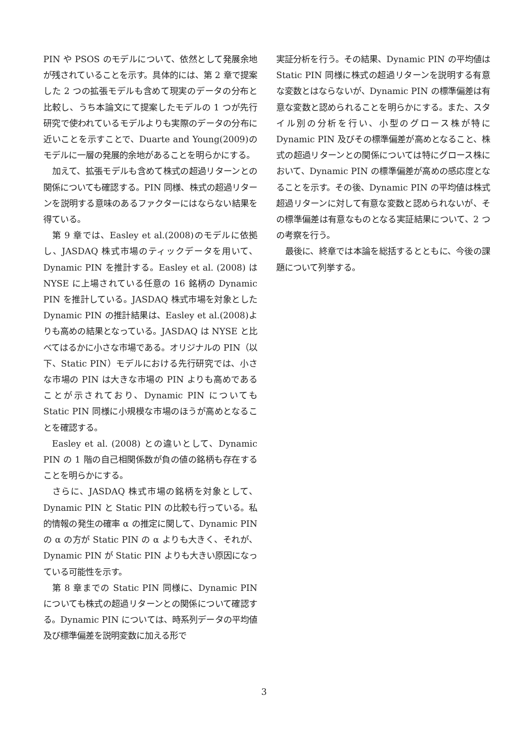PIN や PSOS のモデルについて、依然として発展余地が残されていることを示す。具体的には、第 2 章で提案した 2 つの拡張モデルも含めて現実のデータの分布と比較し、うち本論文にて提案したモデルの 1 つが先行研究で使われているモデルよりも実際のデータの分布に近いことを示すことで、Duarte and Young(2009)のモデルに一層の発展的余地があることを明らかにする。
加えて、拡張モデルも含めて株式の超過リターンとの関係についても確認する。PIN 同様、株式の超過リターンを説明する意味のあるファクターにはならない結果を得ている。
第 9 章では、Easley et al.(2008)のモデルに依拠し、JASDAQ 株式市場のティックデータを用いて、Dynamic PIN を推計する。Easley et al. (2008) は NYSE に上場されている任意の 16 銘柄の Dynamic PIN を推計している。JASDAQ 株式市場を対象とした Dynamic PIN の推計結果は、Easley et al.(2008)よりも高めの結果となっている。JASDAQ は NYSE と比べてはるかに小さな市場である。オリジナルの PIN（以下、Static PIN）モデルにおける先行研究では、小さな市場の PIN は大きな市場の PIN よりも高めであることが示されており、Dynamic PIN についても Static PIN 同様に小規模な市場のほうが高めとなることを確認する。
Easley et al. (2008) との違いとして、Dynamic PIN の 1 階の自己相関係数が負の値の銘柄も存在することを明らかにする。
さらに、JASDAQ 株式市場の銘柄を対象として、Dynamic PIN と Static PIN の比較も行っている。私的情報の発生の確率 α の推定に関して、Dynamic PIN の α の方が Static PIN の α よりも大きく、それが、Dynamic PIN が Static PIN よりも大きい原因になっている可能性を示す。
第 8 章までの Static PIN 同様に、Dynamic PIN についても株式の超過リターンとの関係について確認する。Dynamic PIN については、時系列データの平均値及び標準偏差を説明変数に加える形で
実証分析を行う。その結果、Dynamic PIN の平均値は Static PIN 同様に株式の超過リターンを説明する有意な変数とはならないが、Dynamic PIN の標準偏差は有意な変数と認められることを明らかにする。また、スタイル別の分析を行い、小型のグロース株が特に Dynamic PIN 及びその標準偏差が高めとなること、株式の超過リターンとの関係については特にグロース株において、Dynamic PIN の標準偏差が高めの感応度となることを示す。その後、Dynamic PIN の平均値は株式超過リターンに対して有意な変数と認められないが、その標準偏差は有意なものとなる実証結果について、2 つの考察を行う。
最後に、終章では本論を総括するとともに、今後の課題について列挙する。
3